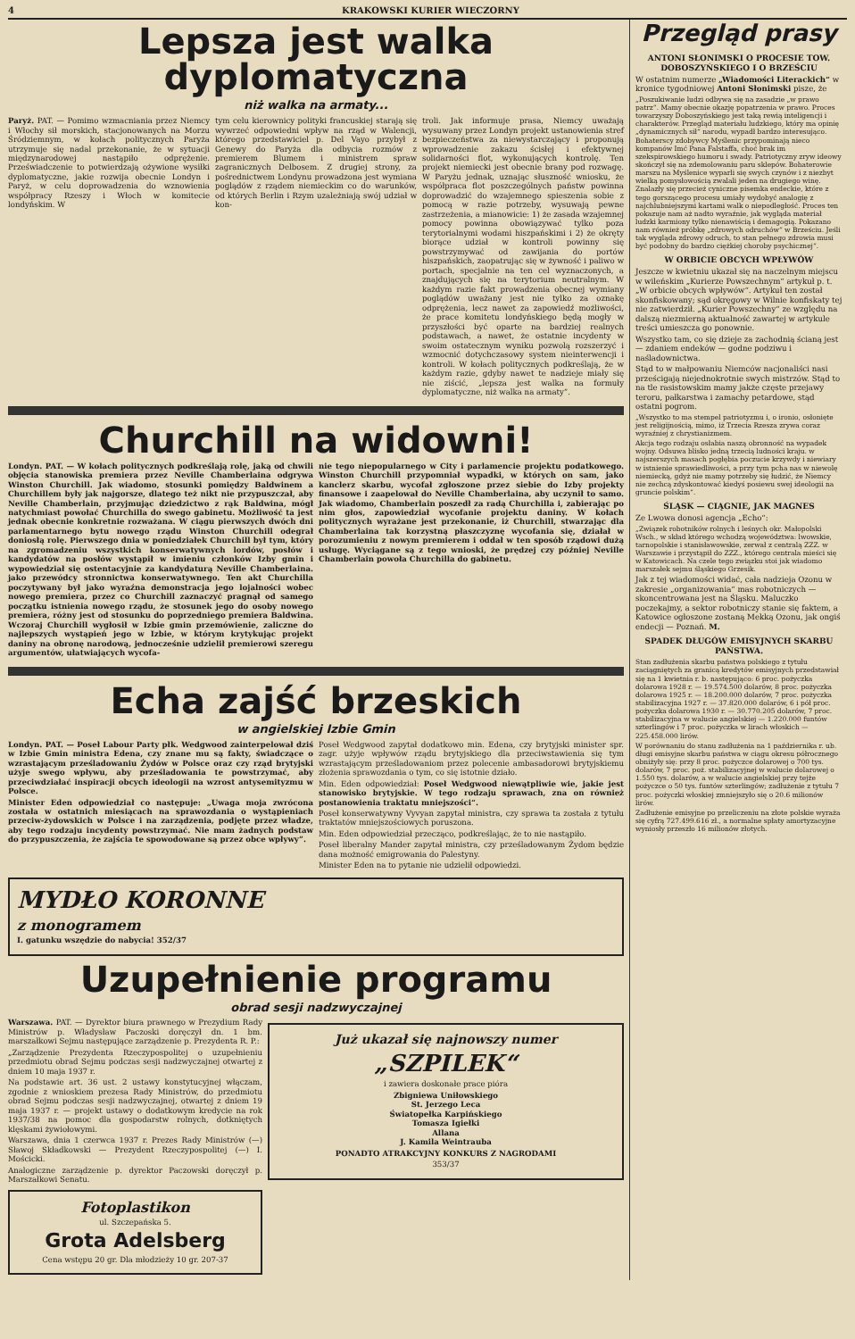4 KRAKOWSKI KURIER WIECZORNY
Lepsza jest walka dyplomatyczna
niż walka na armaty...
Paryż. PAT. — Pomimo wzmacniania przez Niemcy i Włochy sił morskich, stacjonowanych na Morzu Śródziemnym, w kołach politycznych Paryża utrzymuje się nadal przekonanie, że w sytuacji międzynarodowej nastąpiło odprężenie. Przeświadczenie to potwierdzają ożywione wysiłki dyplomatyczne, jakie rozwija obecnie Londyn i Paryż, w celu doprowadzenia do wznowienia współpracy Rzeszy i Włoch w komitecie londyńskim. W
tym celu kierownicy polityki francuskiej starają się wywrzeć odpowiedni wpływ na rząd w Walencji, którego przedstawiciel p. Del Vayo przybył z Genewy do Paryża dla odbycia rozmów z premierem Blumem i ministrem spraw zagranicznych Delbosem. Z drugiej strony, za pośrednictwem Londynu prowadzona jest wymiana poglądów z rządem niemieckim co do warunków, od których Berlin i Rzym uzależniają swój udział w kon-
troli. Jak informuje prasa, Niemcy uważają wysuwany przez Londyn projekt ustanowienia stref bezpieczeństwa za niewystarczający i proponują wprowadzenie zakazu ścisłej i efektywnej solidarności flot, wykonujących kontrolę. Ten projekt niemiecki jest obecnie brany pod rozwagę. W Paryżu jednak, uznając słuszność wniosku, że współpraca flot poszczególnych państw powinna doprowadzić do wzajemnego spieszenia sobie z pomocą w razie potrzeby, wysuwają pewne zastrzeżenia, a mianowicie: 1) że zasada wzajemnej pomocy powinna obowiązywać tylko poza terytorialnymi wodami hiszpańskimi i 2) że okręty biorące udział w kontroli powinny się powstrzymywać od zawijania do portów hiszpańskich, zaopatrując się w żywność i paliwo w portach, specjalnie na ten cel wyznaczonych, a znajdujących się na terytorium neutralnym. W każdym razie fakt prowadzenia obecnej wymiany poglądów uważany jest nie tylko za oznakę odprężenia, lecz nawet za zapowiedź możliwości, że prace komitetu londyńskiego będą mogły w przyszłości być oparte na bardziej realnych podstawach, a nawet, że ostatnie incydenty w swoim ostatecznym wyniku pozwolą rozszerzyć i wzmocnić dotychczasowy system nieinterwencji i kontroli. W kołach politycznych podkreślają, że w każdym razie, gdyby nawet te nadzieje miały się nie ziścić, „lepsza jest walka na formuły dyplomatyczne, niż walka na armaty”.
Churchill na widowni!
Londyn. PAT. — W kołach politycznych podkreślają rolę, jaką od chwili objęcia stanowiska premiera przez Neville Chamberlaina odgrywa Winston Churchill. Jak wiadomo, stosunki pomiędzy Baldwinem a Churchillem były jak najgorsze, dlatego też nikt nie przypuszczał, aby Neville Chamberlain, przyjmując dziedzictwo z rąk Baldwina, mógł natychmiast powołać Churchilla do swego gabinetu. Możliwość ta jest jednak obecnie konkretnie rozważana. W ciągu pierwszych dwóch dni parlamentarnego bytu nowego rządu Winston Churchill odegrał doniosłą rolę. Pierwszego dnia w poniedziałek Churchill był tym, który na zgromadzeniu wszystkich konserwatywnych lordów, posłów i kandydatów na posłów wystąpił w imieniu członków Izby gmin i wypowiedział się ostentacyjnie za kandydaturą Neville Chamberlaina. jako przewódcy stronnictwa konserwatywnego. Ten akt Churchilla poczytywany był jako wyraźna demonstracja jego lojalności wobec nowego premiera, przez co Churchill zaznaczyć pragnął od samego początku istnienia nowego rządu, że stosunek jego do osoby nowego premiera, różny jest od stosunku do poprzedniego premiera Baldwina. Wczoraj Churchill wygłosił w Izbie gmin przemówienie, zaliczne do najlepszych wystąpień jego w Izbie, w którym krytykując projekt daniny na obronę narodową, jednocześnie udzielił premierowi szeregu argumentów, ułatwiających wycofa-
nie tego niepopularnego w City i parlamencie projektu podatkowego. Winston Churchill przypomniał wypadki, w których on sam, jako kanclerz skarbu, wycofał zgłoszone przez siebie do Izby projekty finansowe i zaapelował do Neville Chamberlaina, aby uczynił to samo. Jak wiadomo, Chamberlain poszedł za radą Churchilla i, zabierając po nim głos, zapowiedział wycofanie projektu daniny. W kołach politycznych wyrażane jest przekonanie, iż Churchill, stwarzając dla Chamberlaina tak korzystną płaszczyznę wycofania się, działał w porozumieniu z nowym premierem i oddał w ten sposób rządowi dużą usługę. Wyciągane są z tego wnioski, że prędzej czy później Neville Chamberlain powoła Churchilla do gabinetu.
Echa zajść brzeskich
w angielskiej Izbie Gmin
Londyn. PAT. — Poseł Labour Party płk. Wedgwood zainterpelował dziś w Izbie Gmin ministra Edena, czy znane mu są fakty, świadczące o wzrastającym prześladowaniu Żydów w Polsce oraz czy rząd brytyjski użyje swego wpływu, aby prześladowania te powstrzymać, aby przeciwdziałać inspiracji obcych ideologii na wzrost antysemityzmu w Polsce.
Minister Eden odpowiedział co następuje: „Uwaga moja zwrócona została w ostatnich miesiącach na sprawozdania o wystąpieniach przeciw-żydowskich w Polsce i na zarządzenia, podjęte przez władze, aby tego rodzaju incydenty powstrzymać. Nie mam żadnych podstaw do przypuszczenia, że zajścia te spowodowane są przez obce wpływy”.
Poseł Wedgwood zapytał dodatkowo min. Edena, czy brytyjski minister spr. zagr. użyje wpływów rządu brytyjskiego dla przeciwstawienia się tym wzrastającym prześladowaniom przez polecenie ambasadorowi brytyjskiemu złożenia sprawozdania o tym, co się istotnie działo.
Min. Eden odpowiedział: Poseł Wedgwood niewątpliwie wie, jakie jest stanowisko brytyjskie. W tego rodzaju sprawach, zna on również postanowienia traktatu mniejszości“.
Poseł konserwatywny Vyvyan zapytał ministra, czy sprawa ta została z tytułu traktatów mniejszościowych poruszona.
Min. Eden odpowiedział przecząco, podkreślając, że to nie nastąpiło.
Poseł liberalny Mander zapytał ministra, czy prześladowanym Żydom będzie dana możność emigrowania do Palestyny.
Minister Eden na to pytanie nie udzielił odpowiedzi.
MYDŁO KORONNE
z monogramem
I. gatunku wszędzie do nabycia! 352/37
Uzupełnienie programu
obrad sesji nadzwyczajnej
Warszawa. PAT. — Dyrektor biura prawnego w Prezydium Rady Ministrów p. Władysław Paczoski doręczył dn. 1 bm. marszałkowi Sejmu następujące zarządzenie p. Prezydenta R. P.:
„Zarządzenie Prezydenta Rzeczypospolitej o uzupełnieniu przedmiotu obrad Sejmu podczas sesji nadzwyczajnej otwartej z dniem 10 maja 1937 r.
Na podstawie art. 36 ust. 2 ustawy konstytucyjnej włączam, zgodnie z wnioskiem prezesa Rady Ministrów, do przedmiotu obrad Sejmu podczas sesji nadzwyczajnej, otwartej z dniem 19 maja 1937 r. — projekt ustawy o dodatkowym kredycie na rok 1937/38 na pomoc dla gospodarstw rolnych, dotkniętych klęskami żywiołowymi.
Warszawa, dnia 1 czerwca 1937 r. Prezes Rady Ministrów (—) Sławoj Składkowski — Prezydent Rzeczypospolitej (—) I. Mościcki.
Analogiczne zarządzenie p. dyrektor Paczowski doręczył p. Marszałkowi Senatu.
Fotoplastikon
ul. Szczepańska 5.
Grota Adelsberg
Cena wstępu 20 gr. Dla młodzieży 10 gr. 207-37
Już ukazał się najnowszy numer
„SZPILEK“
i zawiera doskonałe prace pióra
Zbigniewa Uniłowskiego
St. Jerzego Leca
Światopełka Karpińskiego
Tomasza Igiełki
Allana
J. Kamila Weintrauba
PONADTO ATRAKCYJNY KONKURS Z NAGRODAMI
353/37
Przegląd prasy
ANTONI SŁONIMSKI O PROCESIE TOW. DOBOSZYŃSKIEGO I O BRZEŚCIU
W ostatnim numerze „Wiadomości Literackich“ w kronice tygodniowej Antoni Słonimski pisze, że
„Poszukiwanie ludzi odbywa się na zasadzie „w prawo patrz“. Mamy obecnie okazję popatrzenia w prawo. Proces towarzyszy Doboszyńskiego jest taką rewią inteligencji i charakterów. Przegląd materiału ludzkiego, który ma opinię „dynamicznych sił“ narodu, wypadł bardzo interesująco. Bohaterscy zdobywcy Myślenic przypominają nieco kompanów Imć Pana Falstaffa, choć brak im szekspirowskiego humoru i swady. Patriotyczny zryw ideowy skończył się na zdemolowaniu paru sklepów. Bohaterowie marszu na Myślenice wyparli się swych czynów i z niezbyt wielką pomysłowością zwalali jeden na drugiego winę. Znalazły się przecież cyniczne pisemka endeckie, które z tego gorszącego procesu umiały wydobyć analogię z najchlubniejszymi kartami walk o niepodległość. Proces ten pokazuje nam aż nadto wyraźnie, jak wygląda materiał ludzki karmiony tylko nienawiścią i demagogią. Pokazano nam również próbkę „zdrowych odruchów“ w Brześciu. Jeśli tak wygląda zdrowy odruch, to stan pełnego zdrowia musi być podobny do bardzo ciężkiej choroby psychicznej“.
W ORBICIE OBCYCH WPŁYWÓW
Jeszcze w kwietniu ukazał się na naczelnym miejscu w wileńskim „Kurierze Powszechnym“ artykuł p. t. „W orbicie obcych wpływów“. Artykuł ten został skonfiskowany; sąd okręgowy w Wilnie konfiskaty tej nie zatwierdził. „Kurier Powszechny“ ze względu na dalszą niezmierną aktualność zawartej w artykule treści umieszcza go ponownie.
Wszystko tam, co się dzieje za zachodnią ścianą jest — zdaniem endeków — godne podziwu i naśladownictwa.
Stąd to w małpowaniu Niemców nacjonaliści nasi prześcigają niejednokrotnie swych mistrzów. Stąd to na tle rasistowskim mamy jakże częste przejawy teroru, pałkarstwa i zamachy petardowe, stąd ostatni pogrom.
„Wszystko to ma stempel patriotyzmu i, o ironio, osłonięte jest religijnością, mimo, iż Trzecia Rzesza zrywa coraz wyraźniej z chrystianizmem.
Akcja tego rodzaju osłabia naszą obronność na wypadek wojny. Odsuwa blisko jedną trzecią ludności kraju. w najszerszych masach pogłębia poczucie krzywdy i niewiary w istnienie sprawiedliwości, a przy tym pcha nas w niewolę niemiecką, gdyż nie mamy potrzeby się łudzić, że Niemcy nie zechcą zdyskontować kiedyś posiewu swej ideologii na gruncie polskim“.
ŚLĄSK — CIĄGNIE, JAK MAGNES
Ze Lwowa donosi agencja „Echo“:
„Związek robotników rolnych i leśnych okr. Małopolski Wsch., w skład którego wchodzą województwa: lwowskie, tarnopolskie i stanisławowskie, zerwał z centralą ZZZ. w Warszawie i przystąpił do ZZZ., którego centrala mieści się w Katowicach. Na czele tego związku stoi jak wiadomo marszałek sejmu śląskiego Grzesik.
Jak z tej wiadomości widać, cała nadzieja Ozonu w zakresie „organizowania“ mas robotniczych — skoncentrowana jest na Śląsku. Maluczko poczekajmy, a sektor robotniczy stanie się faktem, a Katowice ogłoszone zostaną Mekką Ozonu, jak ongiś endecji — Poznań. M.
SPADEK DŁUGÓW EMISYJNYCH SKARBU PAŃSTWA.
Stan zadłużenia skarbu państwa polskiego z tytułu zaciągniętych za granicą kredytów emisyjnych przedstawiał się na 1 kwietnia r. b. następująco: 6 proc. pożyczka dolarowa 1928 r. — 19.574.500 dolarów, 8 proc. pożyczka dolarowa 1925 r. — 18.200.000 dolarów, 7 proc. pożyczka stabilizacyjna 1927 r. — 37.820.000 dolarów, 6 i pół proc. pożyczka dolarowa 1930 r. — 30.770.205 dolarów, 7 proc. stabilizacyjna w walucie angielskiej — 1.220.000 funtów szterlingów i 7 proc. pożyczka w lirach włoskich — 225.458.000 lirów.
W porównaniu do stanu zadłużenia na 1 października r. ub. długi emisyjne skarbu państwa w ciągu okresu półrocznego obniżyły się: przy 8 proc. pożyczce dolarowej o 700 tys. dolarów, 7 proc. poż. stabilizacyjnej w walucie dolarowej o 1.550 tys. dolarów, a w walucie angielskiej przy tejże pożyczce o 50 tys. funtów szterlingów; zadłużenie z tytułu 7 proc. pożyczki włoskiej zmniejszyło się o 20.6 milionów lirów.
Zadłużenie emisyjne po przeliczeniu na złote polskie wyraża się cyfrą 727.499.616 zł., a normalne spłaty amortyzacyjne wyniosły przeszło 16 milionów złotych.